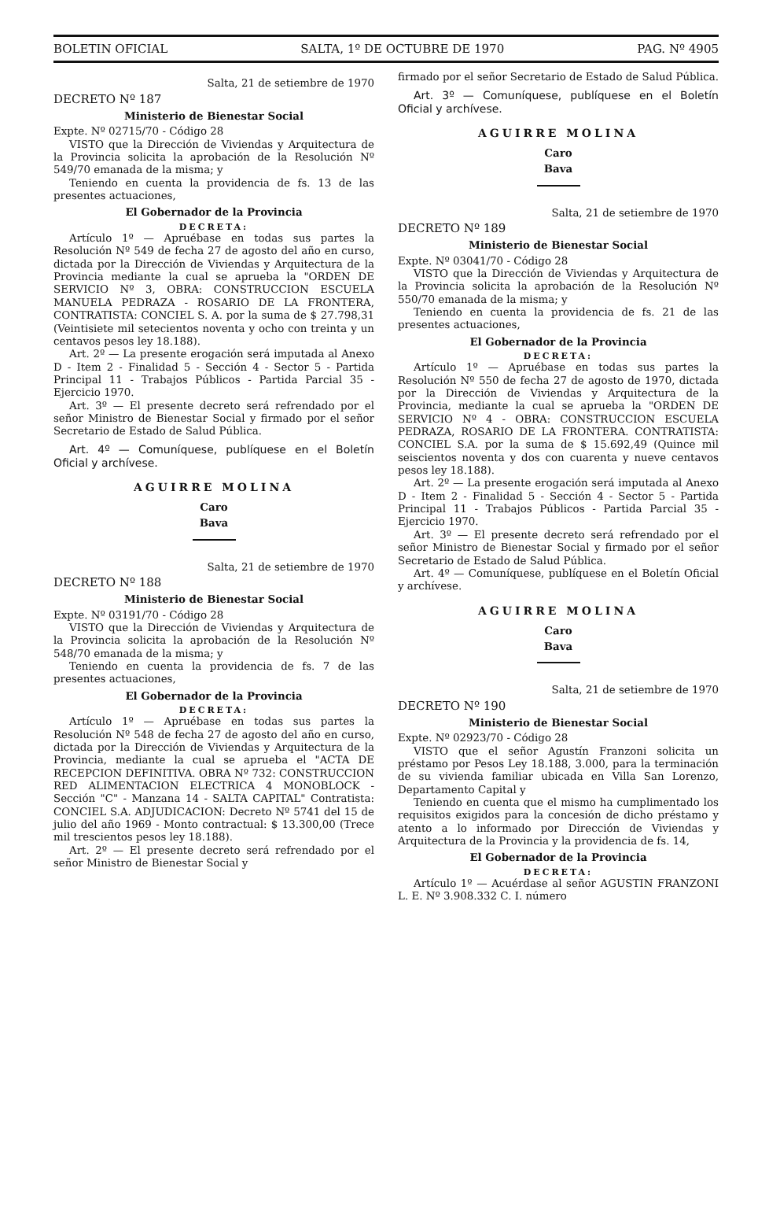BOLETIN OFICIAL SALTA, 1º DE OCTUBRE DE 1970 PAG. Nº 4905
Salta, 21 de setiembre de 1970
DECRETO Nº 187
Ministerio de Bienestar Social
Expte. Nº 02715/70 - Código 28
VISTO que la Dirección de Viviendas y Arquitectura de la Provincia solicita la aprobación de la Resolución Nº 549/70 emanada de la misma; y
Teniendo en cuenta la providencia de fs. 13 de las presentes actuaciones,
El Gobernador de la Provincia
DECRETA:
Artículo 1º — Apruébase en todas sus partes la Resolución Nº 549 de fecha 27 de agosto del año en curso, dictada por la Dirección de Viviendas y Arquitectura de la Provincia mediante la cual se aprueba la "ORDEN DE SERVICIO Nº 3, OBRA: CONSTRUCCION ESCUELA MANUELA PEDRAZA - ROSARIO DE LA FRONTERA, CONTRATISTA: CONCIEL S. A. por la suma de $ 27.798,31 (Veintisiete mil setecientos noventa y ocho con treinta y un centavos pesos ley 18.188).
Art. 2º — La presente erogación será imputada al Anexo D - Item 2 - Finalidad 5 - Sección 4 - Sector 5 - Partida Principal 11 - Trabajos Públicos - Partida Parcial 35 - Ejercicio 1970.
Art. 3º — El presente decreto será refrendado por el señor Ministro de Bienestar Social y firmado por el señor Secretario de Estado de Salud Pública.
Art. 4º — Comuníquese, publíquese en el Boletín Oficial y archívese.
AGUIRRE MOLINA
Caro
Bava
Salta, 21 de setiembre de 1970
DECRETO Nº 188
Ministerio de Bienestar Social
Expte. Nº 03191/70 - Código 28
VISTO que la Dirección de Viviendas y Arquitectura de la Provincia solicita la aprobación de la Resolución Nº 548/70 emanada de la misma; y
Teniendo en cuenta la providencia de fs. 7 de las presentes actuaciones,
El Gobernador de la Provincia
DECRETA:
Artículo 1º — Apruébase en todas sus partes la Resolución Nº 548 de fecha 27 de agosto del año en curso, dictada por la Dirección de Viviendas y Arquitectura de la Provincia, mediante la cual se aprueba el "ACTA DE RECEPCION DEFINITIVA. OBRA Nº 732: CONSTRUCCION RED ALIMENTACION ELECTRICA 4 MONOBLOCK - Sección "C" - Manzana 14 - SALTA CAPITAL" Contratista: CONCIEL S.A. ADJUDICACION: Decreto Nº 5741 del 15 de julio del año 1969 - Monto contractual: $ 13.300,00 (Trece mil trescientos pesos ley 18.188).
Art. 2º — El presente decreto será refrendado por el señor Ministro de Bienestar Social y
firmado por el señor Secretario de Estado de Salud Pública.
Art. 3º — Comuníquese, publíquese en el Boletín Oficial y archívese.
AGUIRRE MOLINA
Caro
Bava
Salta, 21 de setiembre de 1970
DECRETO Nº 189
Ministerio de Bienestar Social
Expte. Nº 03041/70 - Código 28
VISTO que la Dirección de Viviendas y Arquitectura de la Provincia solicita la aprobación de la Resolución Nº 550/70 emanada de la misma; y
Teniendo en cuenta la providencia de fs. 21 de las presentes actuaciones,
El Gobernador de la Provincia
DECRETA:
Artículo 1º — Apruébase en todas sus partes la Resolución Nº 550 de fecha 27 de agosto de 1970, dictada por la Dirección de Viviendas y Arquitectura de la Provincia, mediante la cual se aprueba la "ORDEN DE SERVICIO Nº 4 - OBRA: CONSTRUCCION ESCUELA PEDRAZA, ROSARIO DE LA FRONTERA. CONTRATISTA: CONCIEL S.A. por la suma de $ 15.692,49 (Quince mil seiscientos noventa y dos con cuarenta y nueve centavos pesos ley 18.188).
Art. 2º — La presente erogación será imputada al Anexo D - Item 2 - Finalidad 5 - Sección 4 - Sector 5 - Partida Principal 11 - Trabajos Públicos - Partida Parcial 35 - Ejercicio 1970.
Art. 3º — El presente decreto será refrendado por el señor Ministro de Bienestar Social y firmado por el señor Secretario de Estado de Salud Pública.
Art. 4º — Comuníquese, publíquese en el Boletín Oficial y archívese.
AGUIRRE MOLINA
Caro
Bava
Salta, 21 de setiembre de 1970
DECRETO Nº 190
Ministerio de Bienestar Social
Expte. Nº 02923/70 - Código 28
VISTO que el señor Agustín Franzoni solicita un préstamo por Pesos Ley 18.188, 3.000, para la terminación de su vivienda familiar ubicada en Villa San Lorenzo, Departamento Capital y
Teniendo en cuenta que el mismo ha cumplimentado los requisitos exigidos para la concesión de dicho préstamo y atento a lo informado por Dirección de Viviendas y Arquitectura de la Provincia y la providencia de fs. 14,
El Gobernador de la Provincia
DECRETA:
Artículo 1º — Acuérdase al señor AGUSTIN FRANZONI L. E. Nº 3.908.332 C. I. número